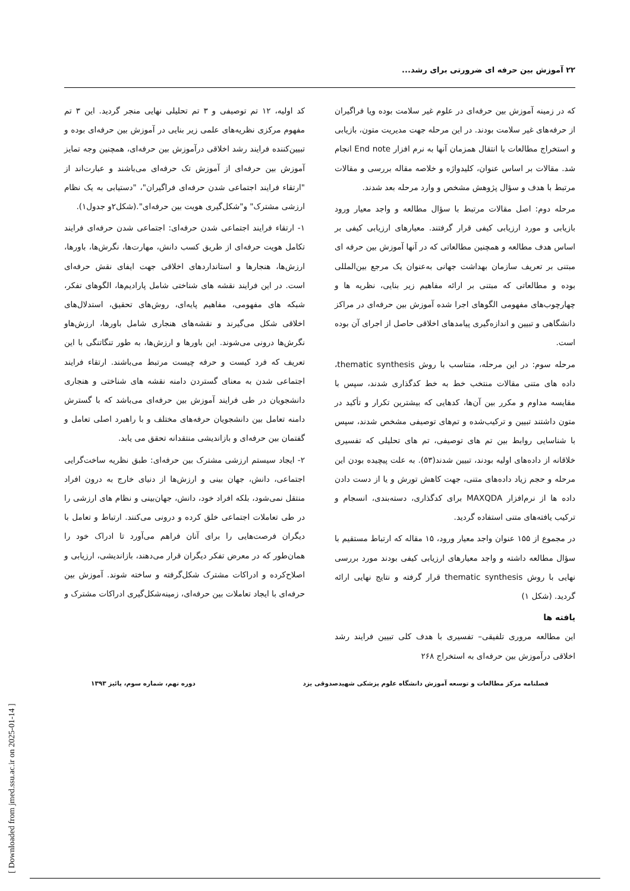۲۲ آموزش بین حرفه ای ضرورتی برای رشد...
که در زمینه آموزش بین حرفه‌ای در علوم غیر سلامت بوده ویا فراگیران از حرفه‌های غیر سلامت بودند. در این مرحله جهت مدیریت متون، بازیابی و استخراج مطالعات با انتقال همزمان آنها به نرم افزار End note انجام شد. مقالات بر اساس عنوان، کلیدواژه و خلاصه مقاله بررسی و مقالات مرتبط با هدف و سؤال پژوهش مشخص و وارد مرحله بعد شدند.
مرحله دوم: اصل مقالات مرتبط با سؤال مطالعه و واجد معیار ورود بازیابی و مورد ارزیابی کیفی قرار گرفتند. معیارهای ارزیابی کیفی بر اساس هدف مطالعه و همچنین مطالعاتی که در آنها آموزش بین حرفه ای مبتنی بر تعریف سازمان بهداشت جهانی به‌عنوان یک مرجع بین‌المللی بوده و مطالعاتی که مبتنی بر ارائه مفاهیم زیر بنایی، نظریه ها و چهارچوب‌های مفهومی الگوهای اجرا شده آموزش بین حرفه‌ای در مراکز دانشگاهی و تبیین و اندازه‌گیری پیامدهای اخلاقی حاصل از اجرای آن بوده است.
مرحله سوم: در این مرحله، متناسب با روش thematic synthesis، داده های متنی مقالات منتخب خط به خط کدگذاری شدند، سپس با مقایسه مداوم و مکرر بین آن‌ها، کدهایی که بیشترین تکرار و تأکید در متون داشتند تبیین و ترکیب‌شده و تم‌های توصیفی مشخص شدند، سپس با شناسایی روابط بین تم های توصیفی، تم های تحلیلی که تفسیری خلاقانه از داده‌های اولیه بودند، تبیین شدند(۵۳). به علت پیچیده بودن این مرحله و حجم زیاد داده‌های متنی، جهت کاهش تورش و یا از دست دادن داده ها از نرم‌افزار MAXQDA برای کدگذاری، دسته‌بندی، انسجام و ترکیب یافته‌های متنی استفاده گردید.
در مجموع از ۱۵۵ عنوان واجد معیار ورود، ۱۵ مقاله که ارتباط مستقیم با سؤال مطالعه داشته و واجد معیارهای ارزیابی کیفی بودند مورد بررسی نهایی با روش thematic synthesis قرار گرفته و نتایج نهایی ارائه گردید. (شکل ۱)
یافته ها
این مطالعه مروری تلفیقی– تفسیری با هدف کلی تبیین فرایند رشد اخلاقی درآموزش بین حرفه‌ای به استخراج ۲۶۸
کد اولیه، ۱۲ تم توصیفی و ۳ تم تحلیلی نهایی منجر گردید. این ۳ تم مفهوم مرکزی نظریه‌های علمی زیر بنایی در آموزش بین حرفه‌ای بوده و تبیین‌کننده فرایند رشد اخلاقی درآموزش بین حرفه‌ای، همچنین وجه تمایز آموزش بین حرفه‌ای از آموزش تک حرفه‌ای می‌باشند و عبارت‌اند از "ارتقاء فرایند اجتماعی شدن حرفه‌ای فراگیران"، "دستیابی به یک نظام ارزشی مشترک" و"شکل‌گیری هویت بین حرفه‌ای".(شکل۲و جدول۱).
۱- ارتقاء فرایند اجتماعی شدن حرفه‌ای: اجتماعی شدن حرفه‌ای فرایند تکامل هویت حرفه‌ای از طریق کسب دانش، مهارت‌ها، نگرش‌ها، باورها، ارزش‌ها، هنجارها و استانداردهای اخلاقی جهت ایفای نقش حرفه‌ای است. در این فرایند نقشه های شناختی شامل پارادیم‌ها، الگوهای تفکر، شبکه های مفهومی، مفاهیم پایه‌ای، روش‌های تحقیق، استدلال‌های اخلاقی شکل می‌گیرند و نقشه‌های هنجاری شامل باورها، ارزش‌هاو نگرش‌ها درونی می‌شوند. این باورها و ارزش‌ها، به طور تنگاتنگی با این تعریف که فرد کیست و حرفه چیست مرتبط می‌باشند. ارتقاء فرایند اجتماعی شدن به معنای گستردن دامنه نقشه های شناختی و هنجاری دانشجویان در طی فرایند آموزش بین حرفه‌ای می‌باشد که با گسترش دامنه تعامل بین دانشجویان حرفه‌های مختلف و با راهبرد اصلی تعامل و گفتمان بین حرفه‌ای و بازاندیشی منتقدانه تحقق می یابد.
۲- ایجاد سیستم ارزشی مشترک بین حرفه‌ای: طبق نظریه ساخت‌گرایی اجتماعی، دانش، جهان بینی و ارزش‌ها از دنیای خارج به درون افراد منتقل نمی‌شود، بلکه افراد خود، دانش، جهان‌بینی و نظام های ارزشی را در طی تعاملات اجتماعی خلق کرده و درونی می‌کنند. ارتباط و تعامل با دیگران فرصت‌هایی را برای آنان فراهم می‌آورد تا ادراک خود را همان‌طور که در معرض تفکر دیگران قرار می‌دهند، بازاندیشی، ارزیابی و اصلاح‌کرده و ادراکات مشترک شکل‌گرفته و ساخته شوند. آموزش بین حرفه‌ای با ایجاد تعاملات بین حرفه‌ای، زمینه‌شکل‌گیری ادراکات مشترک و
فصلنامه مرکز مطالعات و توسعه آموزش دانشگاه علوم پزشکی شهیدصدوقی یزد دوره نهم، شماره سوم، پائیز ۱۳۹۳
[ Downloaded from jmed.ssu.ac.ir on 2025-01-14 ]